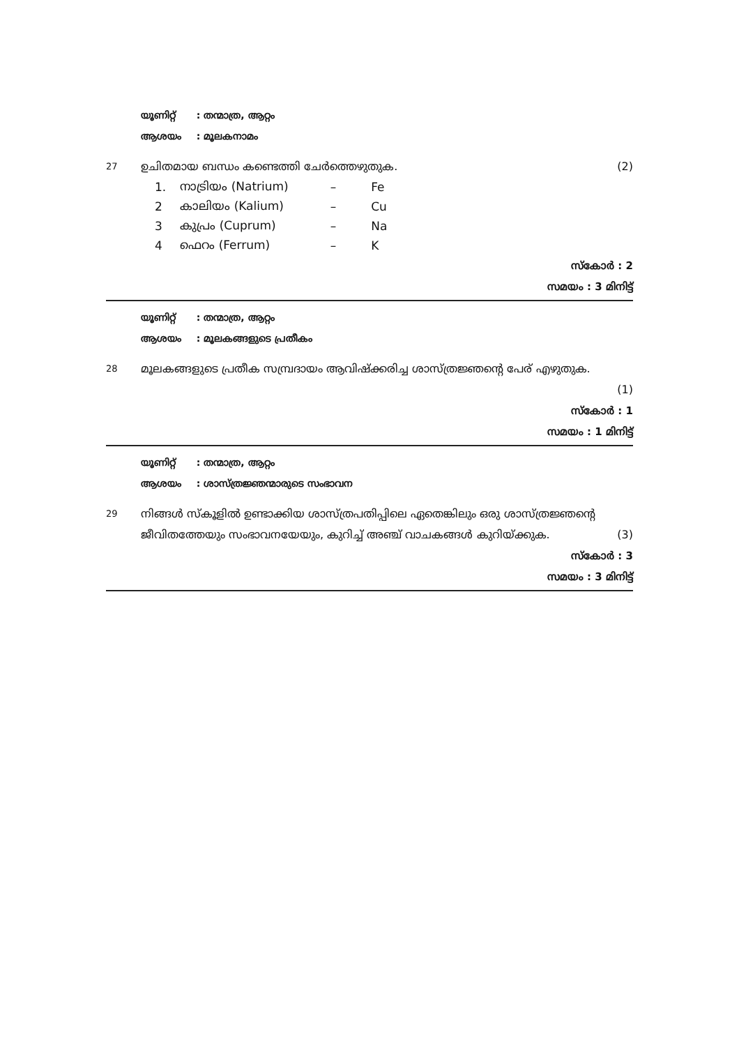യൂണിറ്റ് : തന്മാത്ര, ആറ്റം
ആശയം : മൂലകനാമം
27
ഉചിതമായ ബന്ധം കണ്ടെത്തി ചേർത്തെഴുതുക.
(2)
| 1. | നാട്രിയം (Natrium) | – | Fe |
| 2 | കാലിയം (Kalium) | – | Cu |
| 3 | കുപ്രം (Cuprum) | – | Na |
| 4 | ഫെറം (Ferrum) | – | K |
സ്കോർ : 2
സമയം : 3 മിനിട്ട്
യൂണിറ്റ് : തന്മാത്ര, ആറ്റം
ആശയം : മൂലകങ്ങളുടെ പ്രതീകം
28
മൂലകങ്ങളുടെ പ്രതീക സമ്പ്രദായം ആവിഷ്ക്കരിച്ച ശാസ്ത്രജ്ഞന്റെ പേര് എഴുതുക.
(1)
സ്കോർ : 1
സമയം : 1 മിനിട്ട്
യൂണിറ്റ് : തന്മാത്ര, ആറ്റം
ആശയം : ശാസ്ത്രജ്ഞന്മാരുടെ സംഭാവന
29
നിങ്ങൾ സ്കൂളിൽ ഉണ്ടാക്കിയ ശാസ്ത്രപതിപ്പിലെ ഏതെങ്കിലും ഒരു ശാസ്ത്രജ്ഞന്റെ ജീവിതത്തേയും സംഭാവനയേയും, കുറിച്ച് അഞ്ച് വാചകങ്ങൾ കുറിയ്ക്കുക. (3)
സ്കോർ : 3
സമയം : 3 മിനിട്ട്